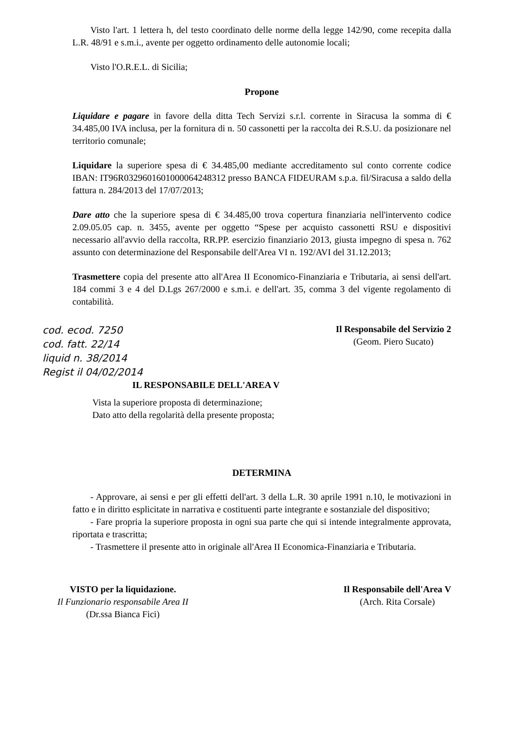Visto l'art. 1 lettera h, del testo coordinato delle norme della legge 142/90, come recepita dalla L.R. 48/91 e s.m.i., avente per oggetto ordinamento delle autonomie locali;
Visto l'O.R.E.L. di Sicilia;
Propone
Liquidare e pagare in favore della ditta Tech Servizi s.r.l. corrente in Siracusa la somma di € 34.485,00 IVA inclusa, per la fornitura di n. 50 cassonetti per la raccolta dei R.S.U. da posizionare nel territorio comunale;
Liquidare la superiore spesa di € 34.485,00 mediante accreditamento sul conto corrente codice IBAN: IT96R0329601601000064248312 presso BANCA FIDEURAM s.p.a. fil/Siracusa a saldo della fattura n. 284/2013 del 17/07/2013;
Dare atto che la superiore spesa di € 34.485,00 trova copertura finanziaria nell'intervento codice 2.09.05.05 cap. n. 3455, avente per oggetto “Spese per acquisto cassonetti RSU e dispositivi necessario all'avvio della raccolta, RR.PP. esercizio finanziario 2013, giusta impegno di spesa n. 762 assunto con determinazione del Responsabile dell'Area VI n. 192/AVI del 31.12.2013;
Trasmettere copia del presente atto all'Area II Economico-Finanziaria e Tributaria, ai sensi dell'art. 184 commi 3 e 4 del D.Lgs 267/2000 e s.m.i. e dell'art. 35, comma 3 del vigente regolamento di contabilità.
cod. ecod. 7250
cod. fatt. 22/14
liquid n. 38/2014
Regist il 04/02/2014
Il Responsabile del Servizio 2
(Geom. Piero Sucato)
IL RESPONSABILE DELL'AREA V
Vista la superiore proposta di determinazione;
Dato atto della regolarità della presente proposta;
DETERMINA
- Approvare, ai sensi e per gli effetti dell'art. 3 della L.R. 30 aprile 1991 n.10, le motivazioni in fatto e in diritto esplicitate in narrativa e costituenti parte integrante e sostanziale del dispositivo;
- Fare propria la superiore proposta in ogni sua parte che qui si intende integralmente approvata, riportata e trascritta;
- Trasmettere il presente atto in originale all'Area II Economica-Finanziaria e Tributaria.
VISTO per la liquidazione.
Il Funzionario responsabile Area II
(Dr.ssa Bianca Fici)
Il Responsabile dell'Area V
(Arch. Rita Corsale)